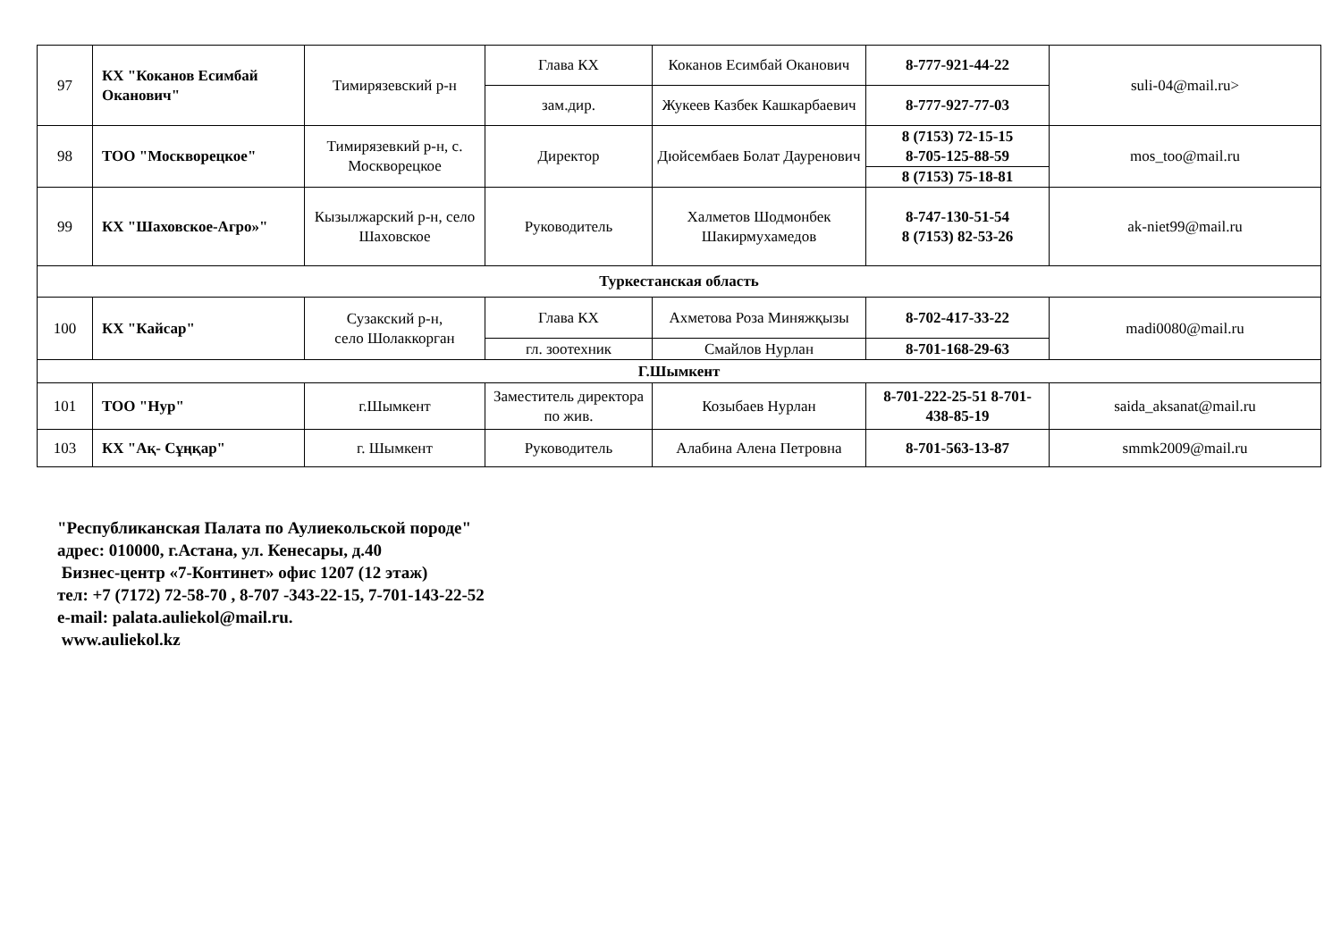| 97 | КХ "Коканов Есимбай Оканович" | Тимирязевский р-н | Глава КХ | Коканов Есимбай Оканович | 8-777-921-44-22 | suli-04@mail.ru> |
| | | | зам.дир. | Жукеев Казбек Кашкарбаевич | 8-777-927-77-03 | |
| 98 | ТОО "Москворецкое" | Тимирязевкий р-н, с. Москворецкое | Директор | Дюйсембаев Болат Дауренович | 8 (7153) 72-15-15 8-705-125-88-59 | mos_too@mail.ru |
| | | | | | 8 (7153) 75-18-81 | |
| 99 | КХ "Шаховское-Агро»" | Кызылжарский р-н, село Шаховское | Руководитель | Халметов Шодмонбек Шакирмухамедов | 8-747-130-51-54 8 (7153) 82-53-26 | ak-niet99@mail.ru |
| Туркестанская область | | | | | | |
| 100 | КХ "Кайсар" | Сузакский р-н, село Шолаккорган | Глава КХ | Ахметова Роза Миняжқызы | 8-702-417-33-22 | madi0080@mail.ru |
| | | | гл. зоотехник | Смайлов Нурлан | 8-701-168-29-63 | |
| Г.Шымкент | | | | | | |
| 101 | ТОО "Нур" | г.Шымкент | Заместитель директора по жив. | Козыбаев Нурлан | 8-701-222-25-51 8-701-438-85-19 | saida_aksanat@mail.ru |
| 103 | КХ "Ақ- Сұңқар" | г. Шымкент | Руководитель | Алабина Алена Петровна | 8-701-563-13-87 | smmk2009@mail.ru |
"Республиканская Палата по Аулиекольской породе"
адрес: 010000, г.Астана, ул. Кенесары, д.40
Бизнес-центр «7-Континет» офис 1207 (12 этаж)
тел: +7 (7172) 72-58-70 , 8-707 -343-22-15, 7-701-143-22-52
e-mail: palata.auliekol@mail.ru.
www.auliekol.kz